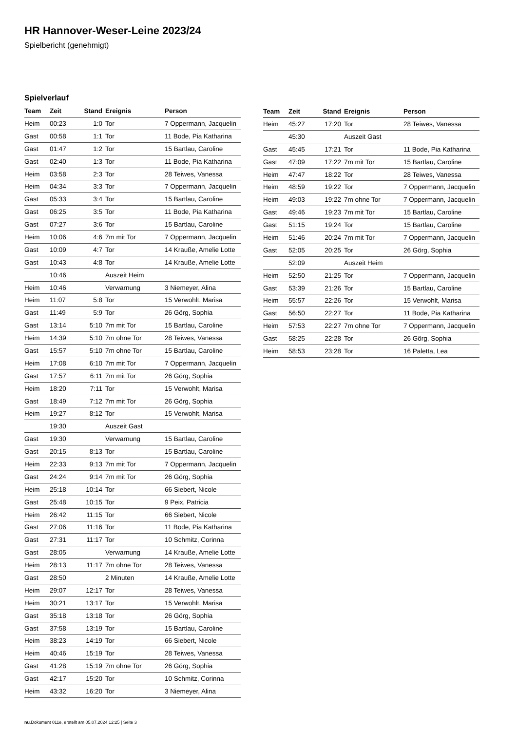HR Hannover-Weser-Leine 2023/24
Spielbericht (genehmigt)
Spielverlauf
| Team | Zeit | Stand | Ereignis | Person |
| --- | --- | --- | --- | --- |
| Heim | 00:23 | 1:0 | Tor | 7 Oppermann, Jacquelin |
| Gast | 00:58 | 1:1 | Tor | 11 Bode, Pia Katharina |
| Gast | 01:47 | 1:2 | Tor | 15 Bartlau, Caroline |
| Gast | 02:40 | 1:3 | Tor | 11 Bode, Pia Katharina |
| Heim | 03:58 | 2:3 | Tor | 28 Teiwes, Vanessa |
| Heim | 04:34 | 3:3 | Tor | 7 Oppermann, Jacquelin |
| Gast | 05:33 | 3:4 | Tor | 15 Bartlau, Caroline |
| Gast | 06:25 | 3:5 | Tor | 11 Bode, Pia Katharina |
| Gast | 07:27 | 3:6 | Tor | 15 Bartlau, Caroline |
| Heim | 10:06 | 4:6 | 7m mit Tor | 7 Oppermann, Jacquelin |
| Gast | 10:09 | 4:7 | Tor | 14 Krauße, Amelie Lotte |
| Gast | 10:43 | 4:8 | Tor | 14 Krauße, Amelie Lotte |
| | 10:46 | | Auszeit Heim | |
| Heim | 10:46 | | Verwarnung | 3 Niemeyer, Alina |
| Heim | 11:07 | 5:8 | Tor | 15 Verwohlt, Marisa |
| Gast | 11:49 | 5:9 | Tor | 26 Görg, Sophia |
| Gast | 13:14 | 5:10 | 7m mit Tor | 15 Bartlau, Caroline |
| Heim | 14:39 | 5:10 | 7m ohne Tor | 28 Teiwes, Vanessa |
| Gast | 15:57 | 5:10 | 7m ohne Tor | 15 Bartlau, Caroline |
| Heim | 17:08 | 6:10 | 7m mit Tor | 7 Oppermann, Jacquelin |
| Gast | 17:57 | 6:11 | 7m mit Tor | 26 Görg, Sophia |
| Heim | 18:20 | 7:11 | Tor | 15 Verwohlt, Marisa |
| Gast | 18:49 | 7:12 | 7m mit Tor | 26 Görg, Sophia |
| Heim | 19:27 | 8:12 | Tor | 15 Verwohlt, Marisa |
| | 19:30 | | Auszeit Gast | |
| Gast | 19:30 | | Verwarnung | 15 Bartlau, Caroline |
| Gast | 20:15 | 8:13 | Tor | 15 Bartlau, Caroline |
| Heim | 22:33 | 9:13 | 7m mit Tor | 7 Oppermann, Jacquelin |
| Gast | 24:24 | 9:14 | 7m mit Tor | 26 Görg, Sophia |
| Heim | 25:18 | 10:14 | Tor | 66 Siebert, Nicole |
| Gast | 25:48 | 10:15 | Tor | 9 Peix, Patricia |
| Heim | 26:42 | 11:15 | Tor | 66 Siebert, Nicole |
| Gast | 27:06 | 11:16 | Tor | 11 Bode, Pia Katharina |
| Gast | 27:31 | 11:17 | Tor | 10 Schmitz, Corinna |
| Gast | 28:05 | | Verwarnung | 14 Krauße, Amelie Lotte |
| Heim | 28:13 | 11:17 | 7m ohne Tor | 28 Teiwes, Vanessa |
| Gast | 28:50 | | 2 Minuten | 14 Krauße, Amelie Lotte |
| Heim | 29:07 | 12:17 | Tor | 28 Teiwes, Vanessa |
| Heim | 30:21 | 13:17 | Tor | 15 Verwohlt, Marisa |
| Gast | 35:18 | 13:18 | Tor | 26 Görg, Sophia |
| Gast | 37:58 | 13:19 | Tor | 15 Bartlau, Caroline |
| Heim | 38:23 | 14:19 | Tor | 66 Siebert, Nicole |
| Heim | 40:46 | 15:19 | Tor | 28 Teiwes, Vanessa |
| Gast | 41:28 | 15:19 | 7m ohne Tor | 26 Görg, Sophia |
| Gast | 42:17 | 15:20 | Tor | 10 Schmitz, Corinna |
| Heim | 43:32 | 16:20 | Tor | 3 Niemeyer, Alina |
| Team | Zeit | Stand | Ereignis | Person |
| --- | --- | --- | --- | --- |
| Heim | 45:27 | 17:20 | Tor | 28 Teiwes, Vanessa |
| | 45:30 | | Auszeit Gast | |
| Gast | 45:45 | 17:21 | Tor | 11 Bode, Pia Katharina |
| Gast | 47:09 | 17:22 | 7m mit Tor | 15 Bartlau, Caroline |
| Heim | 47:47 | 18:22 | Tor | 28 Teiwes, Vanessa |
| Heim | 48:59 | 19:22 | Tor | 7 Oppermann, Jacquelin |
| Heim | 49:03 | 19:22 | 7m ohne Tor | 7 Oppermann, Jacquelin |
| Gast | 49:46 | 19:23 | 7m mit Tor | 15 Bartlau, Caroline |
| Gast | 51:15 | 19:24 | Tor | 15 Bartlau, Caroline |
| Heim | 51:46 | 20:24 | 7m mit Tor | 7 Oppermann, Jacquelin |
| Gast | 52:05 | 20:25 | Tor | 26 Görg, Sophia |
| | 52:09 | | Auszeit Heim | |
| Heim | 52:50 | 21:25 | Tor | 7 Oppermann, Jacquelin |
| Gast | 53:39 | 21:26 | Tor | 15 Bartlau, Caroline |
| Heim | 55:57 | 22:26 | Tor | 15 Verwohlt, Marisa |
| Gast | 56:50 | 22:27 | Tor | 11 Bode, Pia Katharina |
| Heim | 57:53 | 22:27 | 7m ohne Tor | 7 Oppermann, Jacquelin |
| Gast | 58:25 | 22:28 | Tor | 26 Görg, Sophia |
| Heim | 58:53 | 23:28 | Tor | 16 Paletta, Lea |
nu.Dokument 011e, erstellt am 05.07.2024 12:25 | Seite 3